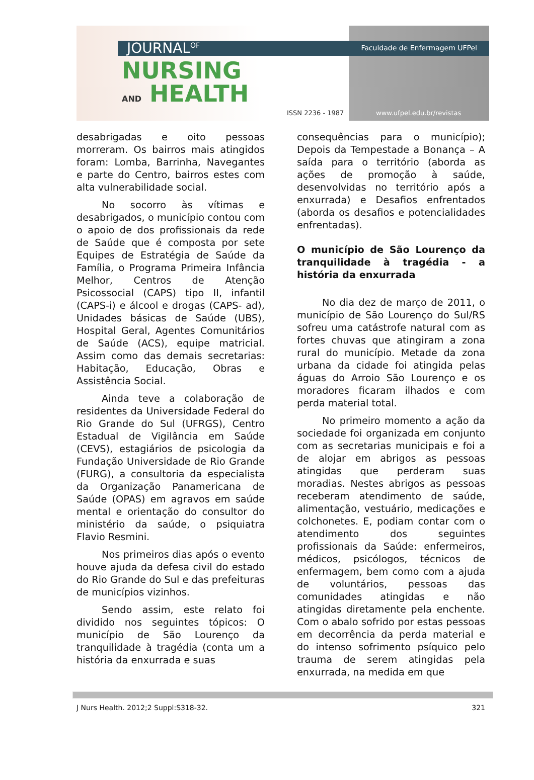Faculdade de Enfermagem UFPel JOURNAL<sup>OF</sup>
NURSING
AND HEALTH
ISSN 2236 - 1987 www.ufpel.edu.br/revistas
desabrigadas e oito pessoas morreram. Os bairros mais atingidos foram: Lomba, Barrinha, Navegantes e parte do Centro, bairros estes com alta vulnerabilidade social.
No socorro às vítimas e desabrigados, o município contou com o apoio de dos profissionais da rede de Saúde que é composta por sete Equipes de Estratégia de Saúde da Família, o Programa Primeira Infância Melhor, Centros de Atenção Psicossocial (CAPS) tipo II, infantil (CAPS-i) e álcool e drogas (CAPS- ad), Unidades básicas de Saúde (UBS), Hospital Geral, Agentes Comunitários de Saúde (ACS), equipe matricial. Assim como das demais secretarias: Habitação, Educação, Obras e Assistência Social.
Ainda teve a colaboração de residentes da Universidade Federal do Rio Grande do Sul (UFRGS), Centro Estadual de Vigilância em Saúde (CEVS), estagiários de psicologia da Fundação Universidade de Rio Grande (FURG), a consultoria da especialista da Organização Panamericana de Saúde (OPAS) em agravos em saúde mental e orientação do consultor do ministério da saúde, o psiquiatra Flavio Resmini.
Nos primeiros dias após o evento houve ajuda da defesa civil do estado do Rio Grande do Sul e das prefeituras de municípios vizinhos.
Sendo assim, este relato foi dividido nos seguintes tópicos: O município de São Lourenço da tranquilidade à tragédia (conta um a história da enxurrada e suas
consequências para o município); Depois da Tempestade a Bonança – A saída para o território (aborda as ações de promoção à saúde, desenvolvidas no território após a enxurrada) e Desafios enfrentados (aborda os desafios e potencialidades enfrentadas).
O município de São Lourenço da tranquilidade à tragédia - a história da enxurrada
No dia dez de março de 2011, o município de São Lourenço do Sul/RS sofreu uma catástrofe natural com as fortes chuvas que atingiram a zona rural do município. Metade da zona urbana da cidade foi atingida pelas águas do Arroio São Lourenço e os moradores ficaram ilhados e com perda material total.
No primeiro momento a ação da sociedade foi organizada em conjunto com as secretarias municipais e foi a de alojar em abrigos as pessoas atingidas que perderam suas moradias. Nestes abrigos as pessoas receberam atendimento de saúde, alimentação, vestuário, medicações e colchonetes. E, podiam contar com o atendimento dos seguintes profissionais da Saúde: enfermeiros, médicos, psicólogos, técnicos de enfermagem, bem como com a ajuda de voluntários, pessoas das comunidades atingidas e não atingidas diretamente pela enchente. Com o abalo sofrido por estas pessoas em decorrência da perda material e do intenso sofrimento psíquico pelo trauma de serem atingidas pela enxurrada, na medida em que
J Nurs Health. 2012;2 Suppl:S318-32. 321